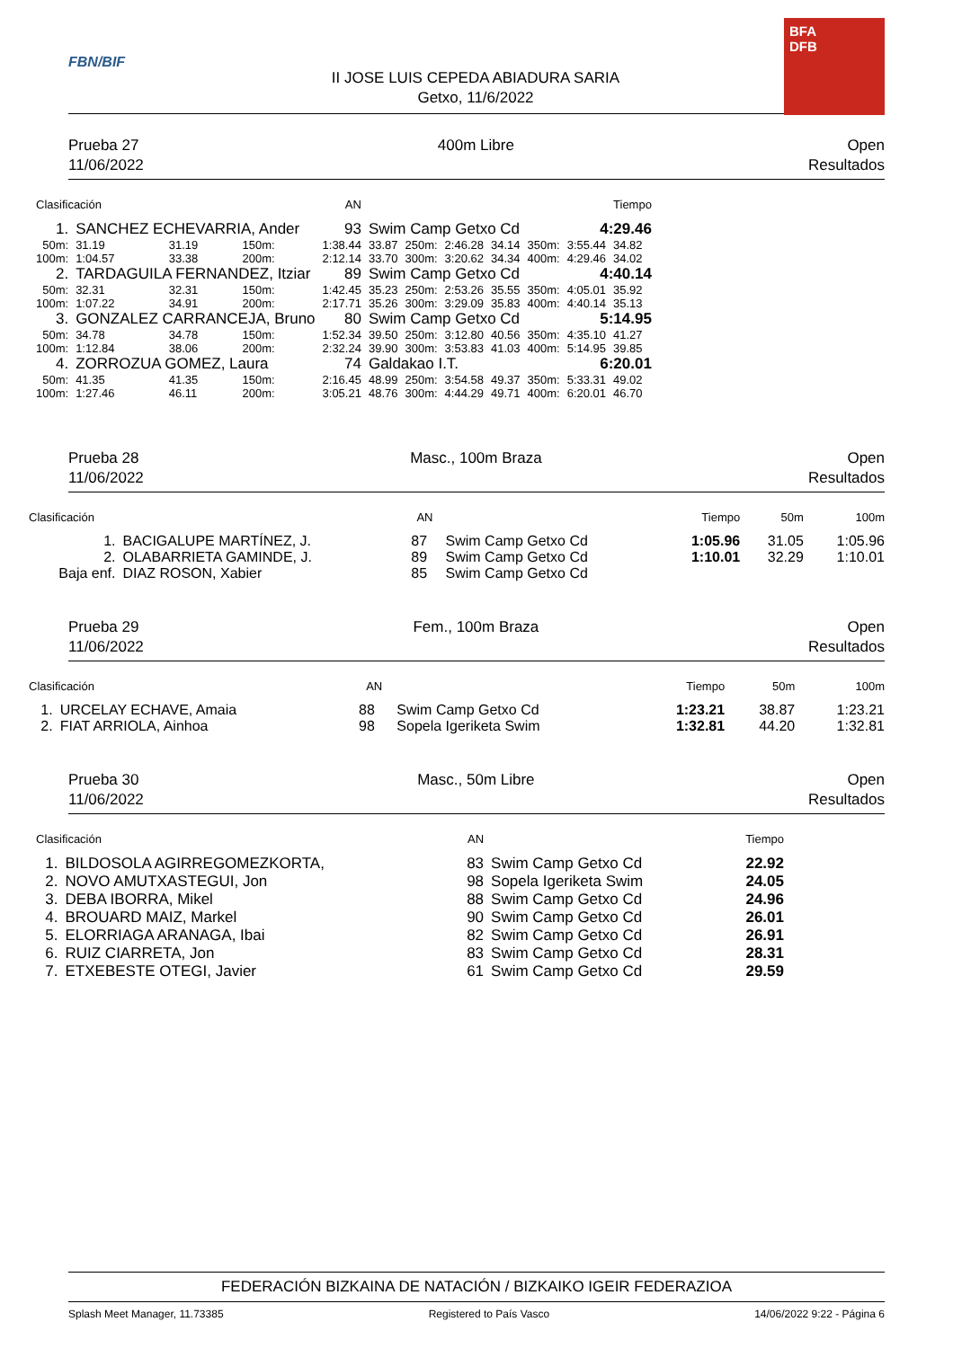FBN/BIF
II JOSE LUIS CEPEDA ABIADURA SARIA
Getxo, 11/6/2022
BFA
DFB
Prueba 27
11/06/2022
400m Libre Open
Resultados
| Clasificación | | AN | | | | | | | | | Tiempo |
| --- | --- | --- | --- | --- | --- | --- | --- | --- | --- | --- | --- |
| 1. | SANCHEZ ECHEVARRIA, Ander | | | 93 | Swim Camp Getxo Cd | | | | | 4:29.46 | |
| 50m: | 31.19 | 31.19 | 150m: | 1:38.44 | 33.87 | 250m: | 2:46.28 | 34.14 | 350m: | 3:55.44 | 34.82 |
| 100m: | 1:04.57 | 33.38 | 200m: | 2:12.14 | 33.70 | 300m: | 3:20.62 | 34.34 | 400m: | 4:29.46 | 34.02 |
| 2. | TARDAGUILA FERNANDEZ, Itziar | | | 89 | Swim Camp Getxo Cd | | | | | 4:40.14 | |
| 50m: | 32.31 | 32.31 | 150m: | 1:42.45 | 35.23 | 250m: | 2:53.26 | 35.55 | 350m: | 4:05.01 | 35.92 |
| 100m: | 1:07.22 | 34.91 | 200m: | 2:17.71 | 35.26 | 300m: | 3:29.09 | 35.83 | 400m: | 4:40.14 | 35.13 |
| 3. | GONZALEZ CARRANCEJA, Bruno | | | 80 | Swim Camp Getxo Cd | | | | | 5:14.95 | |
| 50m: | 34.78 | 34.78 | 150m: | 1:52.34 | 39.50 | 250m: | 3:12.80 | 40.56 | 350m: | 4:35.10 | 41.27 |
| 100m: | 1:12.84 | 38.06 | 200m: | 2:32.24 | 39.90 | 300m: | 3:53.83 | 41.03 | 400m: | 5:14.95 | 39.85 |
| 4. | ZORROZUA GOMEZ, Laura | | | 74 | Galdakao I.T. | | | | | 6:20.01 | |
| 50m: | 41.35 | 41.35 | 150m: | 2:16.45 | 48.99 | 250m: | 3:54.58 | 49.37 | 350m: | 5:33.31 | 49.02 |
| 100m: | 1:27.46 | 46.11 | 200m: | 3:05.21 | 48.76 | 300m: | 4:44.29 | 49.71 | 400m: | 6:20.01 | 46.70 |
Prueba 28
11/06/2022
Masc., 100m Braza Open
Resultados
| Clasificación | | AN | | Tiempo | 50m | 100m |
| --- | --- | --- | --- | --- | --- | --- |
| 1. | BACIGALUPE MARTÍNEZ, J. | 87 | Swim Camp Getxo Cd | 1:05.96 | 31.05 | 1:05.96 |
| 2. | OLABARRIETA GAMINDE, J. | 89 | Swim Camp Getxo Cd | 1:10.01 | 32.29 | 1:10.01 |
| Baja enf. | DIAZ ROSON, Xabier | 85 | Swim Camp Getxo Cd | | | |
Prueba 29
11/06/2022
Fem., 100m Braza Open
Resultados
| Clasificación | | AN | | Tiempo | 50m | 100m |
| --- | --- | --- | --- | --- | --- | --- |
| 1. | URCELAY ECHAVE, Amaia | 88 | Swim Camp Getxo Cd | 1:23.21 | 38.87 | 1:23.21 |
| 2. | FIAT ARRIOLA, Ainhoa | 98 | Sopela Igeriketa Swim | 1:32.81 | 44.20 | 1:32.81 |
Prueba 30
11/06/2022
Masc., 50m Libre Open
Resultados
| Clasificación | | AN | | Tiempo |
| --- | --- | --- | --- | --- |
| 1. | BILDOSOLA AGIRREGOMEZKORTA, | 83 | Swim Camp Getxo Cd | 22.92 |
| 2. | NOVO AMUTXASTEGUI, Jon | 98 | Sopela Igeriketa Swim | 24.05 |
| 3. | DEBA IBORRA, Mikel | 88 | Swim Camp Getxo Cd | 24.96 |
| 4. | BROUARD MAIZ, Markel | 90 | Swim Camp Getxo Cd | 26.01 |
| 5. | ELORRIAGA ARANAGA, Ibai | 82 | Swim Camp Getxo Cd | 26.91 |
| 6. | RUIZ CIARRETA, Jon | 83 | Swim Camp Getxo Cd | 28.31 |
| 7. | ETXEBESTE OTEGI, Javier | 61 | Swim Camp Getxo Cd | 29.59 |
FEDERACIÓN BIZKAINA DE NATACIÓN / BIZKAIKO IGEIR FEDERAZIOA
Splash Meet Manager, 11.73385 Registered to País Vasco 14/06/2022 9:22 - Página 6